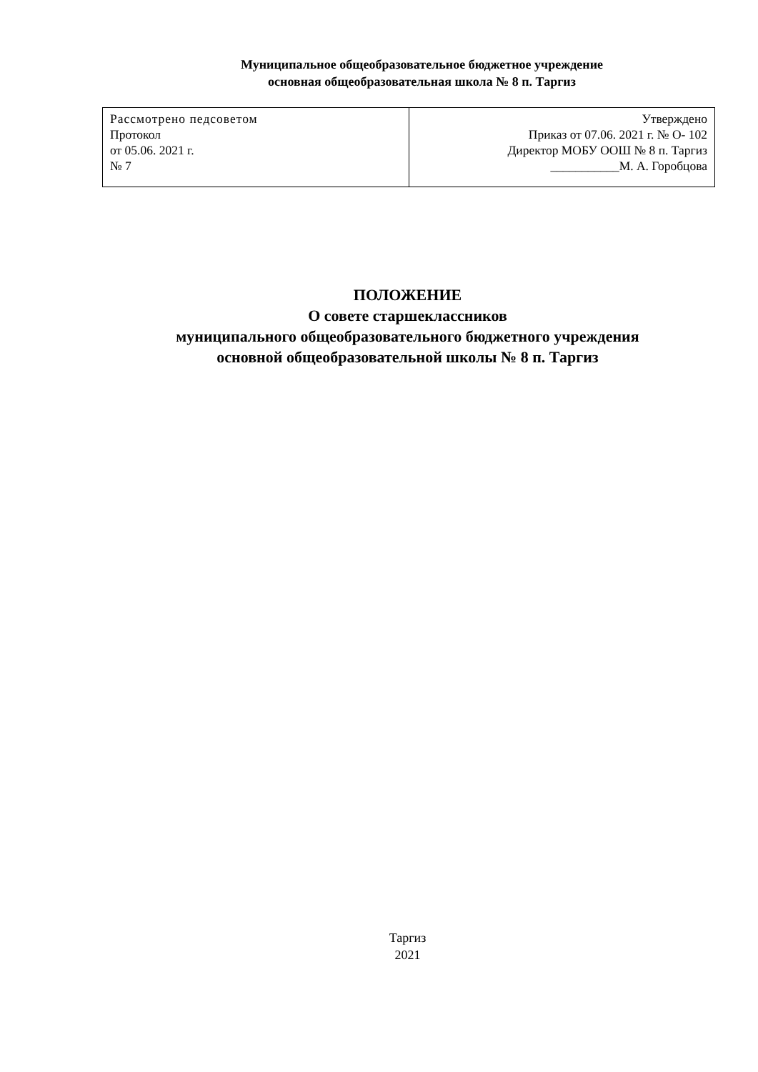Муниципальное общеобразовательное бюджетное учреждение
основная общеобразовательная школа № 8 п. Таргиз
| Рассмотрено педсоветом Протокол от 05.06. 2021 г. № 7 | Утверждено Приказ от 07.06. 2021 г. № О- 102 Директор МОБУ ООШ № 8 п. Таргиз ___________М. А. Горобцова |
ПОЛОЖЕНИЕ
О совете старшеклассников
муниципального общеобразовательного бюджетного учреждения
основной общеобразовательной школы № 8 п. Таргиз
Таргиз
2021